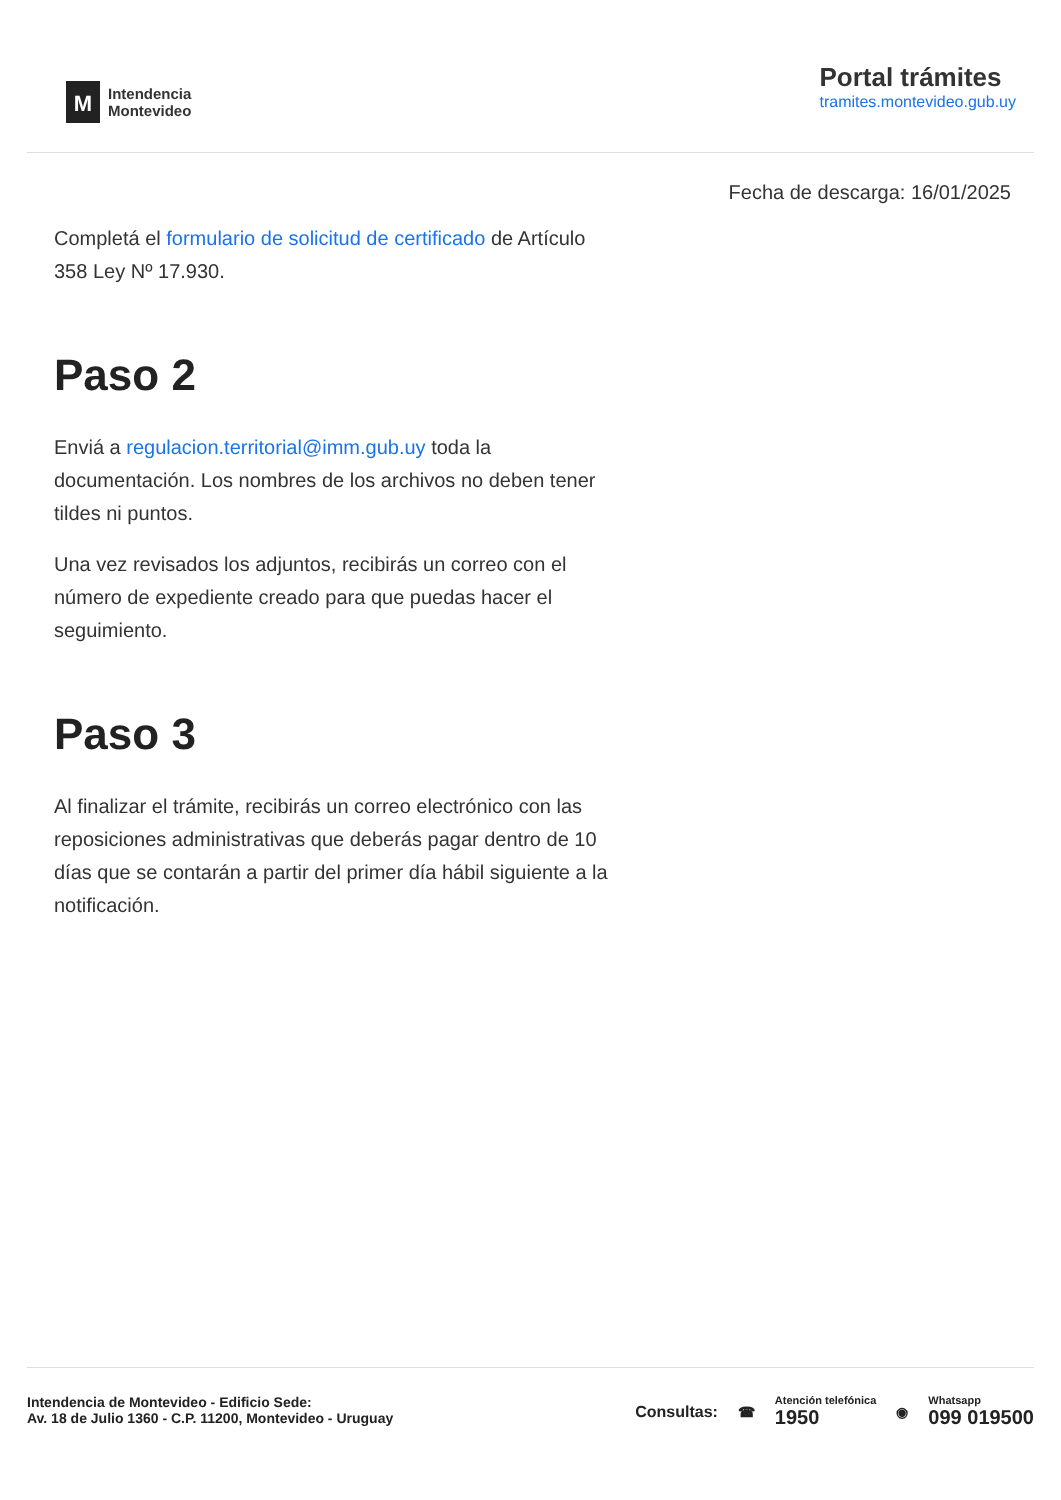M
Intendencia
Montevideo
Portal trámites
tramites.montevideo.gub.uy
Fecha de descarga: 16/01/2025
Completá el formulario de solicitud de certificado de Artículo 358 Ley Nº 17.930.
Paso 2
Enviá a regulacion.territorial@imm.gub.uy toda la documentación. Los nombres de los archivos no deben tener tildes ni puntos.
Una vez revisados los adjuntos, recibirás un correo con el número de expediente creado para que puedas hacer el seguimiento.
Paso 3
Al finalizar el trámite, recibirás un correo electrónico con las reposiciones administrativas que deberás pagar dentro de 10 días que se contarán a partir del primer día hábil siguiente a la notificación.
Intendencia de Montevideo - Edificio Sede:
Av. 18 de Julio 1360 - C.P. 11200, Montevideo - Uruguay
Consultas: ☎
Atención telefónica
1950
◉
Whatsapp
099 019500